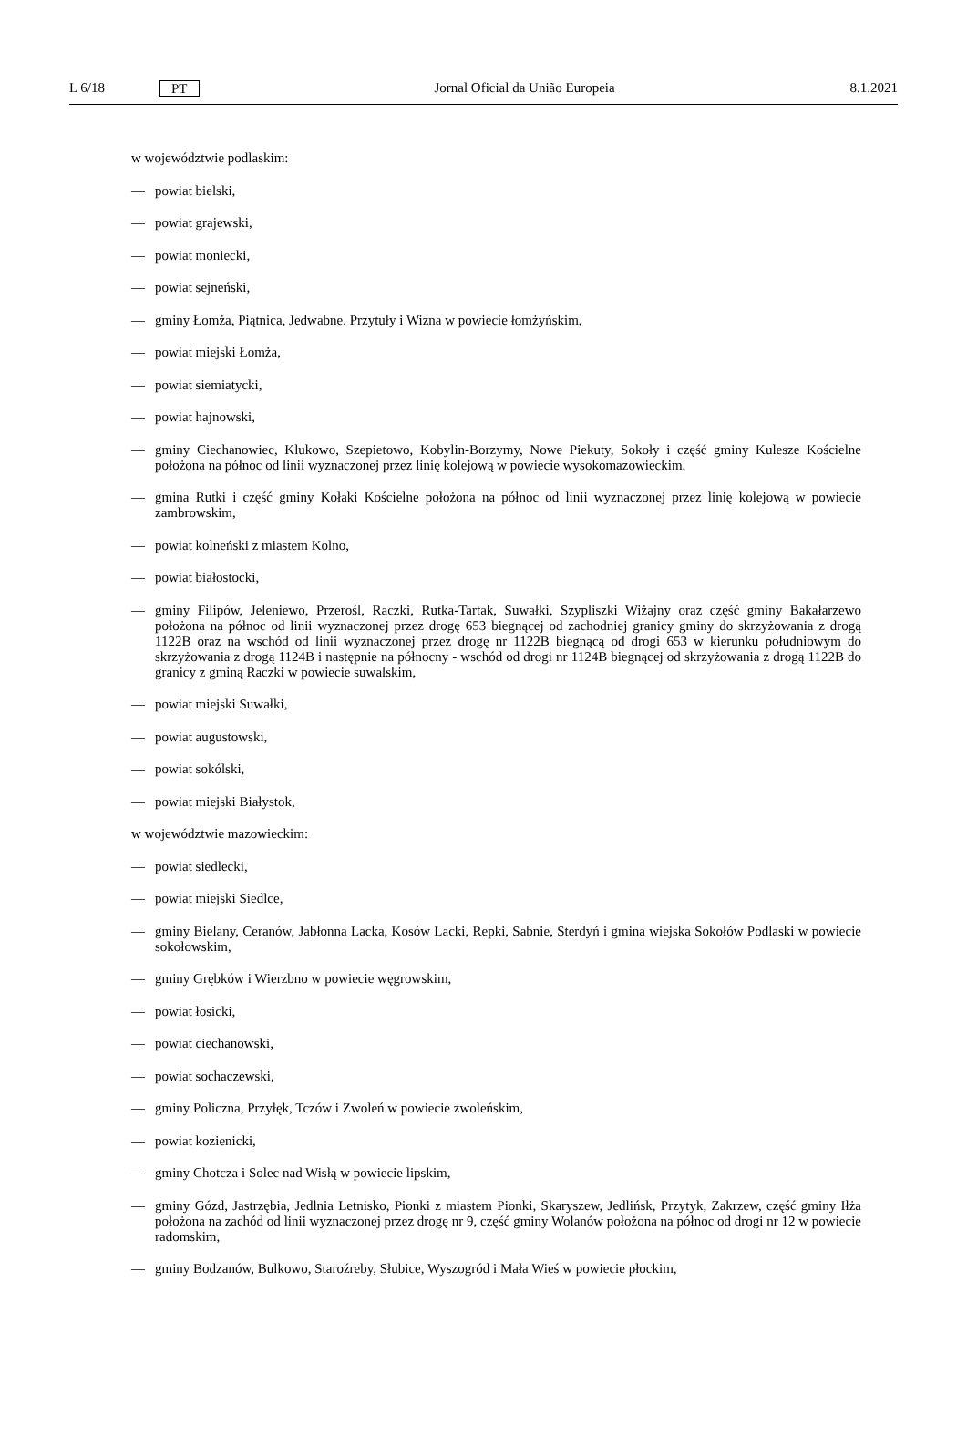L 6/18 PT Jornal Oficial da União Europeia 8.1.2021
w województwie podlaskim:
— powiat bielski,
— powiat grajewski,
— powiat moniecki,
— powiat sejneński,
— gminy Łomża, Piątnica, Jedwabne, Przytuły i Wizna w powiecie łomżyńskim,
— powiat miejski Łomża,
— powiat siemiatycki,
— powiat hajnowski,
— gminy Ciechanowiec, Klukowo, Szepietowo, Kobylin-Borzymy, Nowe Piekuty, Sokoły i część gminy Kulesze Kościelne położona na północ od linii wyznaczonej przez linię kolejową w powiecie wysokomazowieckim,
— gmina Rutki i część gminy Kołaki Kościelne położona na północ od linii wyznaczonej przez linię kolejową w powiecie zambrowskim,
— powiat kolneński z miastem Kolno,
— powiat białostocki,
— gminy Filipów, Jeleniewo, Przerośl, Raczki, Rutka-Tartak, Suwałki, Szypliszki Wiżajny oraz część gminy Bakałarzewo położona na północ od linii wyznaczonej przez drogę 653 biegnącej od zachodniej granicy gminy do skrzyżowania z drogą 1122B oraz na wschód od linii wyznaczonej przez drogę nr 1122B biegnącą od drogi 653 w kierunku południowym do skrzyżowania z drogą 1124B i następnie na północny - wschód od drogi nr 1124B biegnącej od skrzyżowania z drogą 1122B do granicy z gminą Raczki w powiecie suwalskim,
— powiat miejski Suwałki,
— powiat augustowski,
— powiat sokólski,
— powiat miejski Białystok,
w województwie mazowieckim:
— powiat siedlecki,
— powiat miejski Siedlce,
— gminy Bielany, Ceranów, Jabłonna Lacka, Kosów Lacki, Repki, Sabnie, Sterdyń i gmina wiejska Sokołów Podlaski w powiecie sokołowskim,
— gminy Grębków i Wierzbno w powiecie węgrowskim,
— powiat łosicki,
— powiat ciechanowski,
— powiat sochaczewski,
— gminy Policzna, Przyłęk, Tczów i Zwoleń w powiecie zwoleńskim,
— powiat kozienicki,
— gminy Chotcza i Solec nad Wisłą w powiecie lipskim,
— gminy Gózd, Jastrzębia, Jedlnia Letnisko, Pionki z miastem Pionki, Skaryszew, Jedlińsk, Przytyk, Zakrzew, część gminy Iłża położona na zachód od linii wyznaczonej przez drogę nr 9, część gminy Wolanów położona na północ od drogi nr 12 w powiecie radomskim,
— gminy Bodzanów, Bulkowo, Staroźreby, Słubice, Wyszogród i Mała Wieś w powiecie płockim,